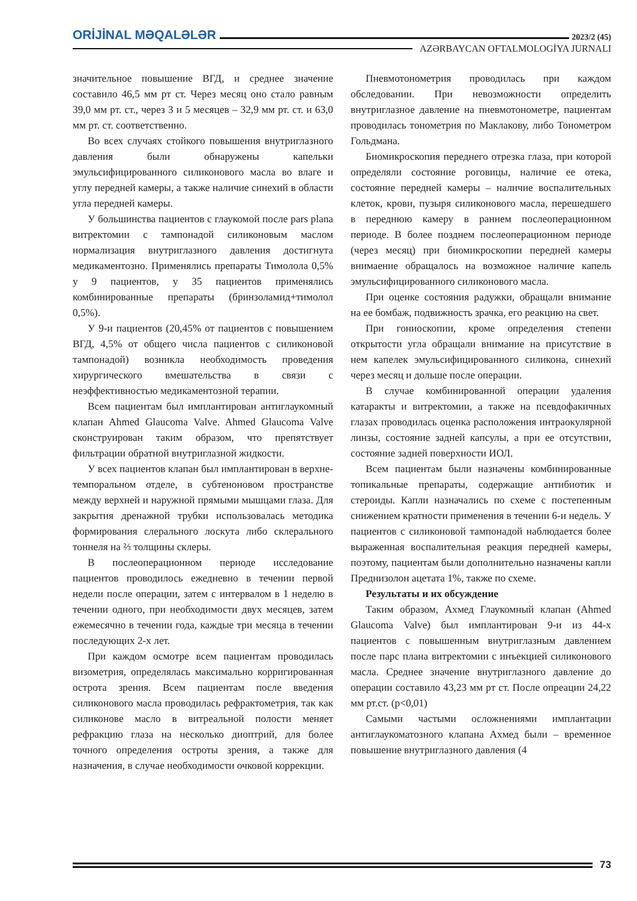ORİJİNAL MƏQALƏLƏR 2023/2 (45)
AZƏRBAYCAN OFTALMOLOGİYA JURNALI
значительное повышение ВГД, и среднее значение составило 46,5 мм рт ст. Через месяц оно стало равным 39,0 мм рт. ст., через 3 и 5 месяцев – 32,9 мм рт. ст. и 63,0 мм рт. ст. соответственно.
Во всех случаях стойкого повышения внутриглазного давления были обнаружены капельки эмульсифицированного силиконового масла во влаге и углу передней камеры, а также наличие синехий в области угла передней камеры.
У большинства пациентов с глаукомой после pars plana витректомии с тампонадой силиконовым маслом нормализация внутриглазного давления достигнута медикаментозно. Применялись препараты Тимолола 0,5% у 9 пациентов, у 35 пациентов применялись комбинированные препараты (бринзоламид+тимолол 0,5%).
У 9-и пациентов (20,45% от пациентов с повышением ВГД, 4,5% от общего числа пациентов с силиконовой тампонадой) возникла необходимость проведения хирургического вмешательства в связи с неэффективностью медикаментозной терапии.
Всем пациентам был имплантирован антиглаукомный клапан Ahmed Glaucoma Valve. Ahmed Glaucoma Valve сконструирован таким образом, что препятствует фильтрации обратной внутриглазной жидкости.
У всех пациентов клапан был имплантирован в верхне-темпоральном отделе, в субтеноновом пространстве между верхней и наружной прямыми мышцами глаза. Для закрытия дренажной трубки использовалась методика формирования слерального лоскута либо склерального тоннеля на ⅔ толщины склеры.
В послеоперационном периоде исследование пациентов проводилось ежедневно в течении первой недели после операции, затем с интервалом в 1 неделю в течении одного, при необходимости двух месяцев, затем ежемесячно в течении года, каждые три месяца в течении последующих 2-х лет.
При каждом осмотре всем пациентам проводилась визометрия, определялась максимально корригированная острота зрения. Всем пациентам после введения силиконового масла проводилась рефрактометрия, так как силиконове масло в витреальной полости меняет рефракцию глаза на несколько диоптрий, для более точного определения остроты зрения, а также для назначения, в случае необходимости очковой коррекции.
Пневмотонометрия проводилась при каждом обследовании. При невозможности определить внутриглазное давление на пневмотонометре, пациентам проводилась тонометрия по Маклакову, либо Тонометром Гольдмана.
Биомикроскопия переднего отрезка глаза, при которой определяли состояние роговицы, наличие ее отека, состояние передней камеры – наличие воспалительных клеток, крови, пузыря силиконового масла, перешедшего в переднюю камеру в раннем послеоперационном периоде. В более позднем послеоперационном периоде (через месяц) при биомикроскопии передней камеры внимаение обращалось на возможное наличие капель эмульсифицированного силиконового масла.
При оценке состояния радужки, обращали внимание на ее бомбаж, подвижность зрачка, его реакцию на свет.
При гониоскопии, кроме определения степени открытости угла обращали внимание на присутствие в нем капелек эмульсифицированного силикона, синехий через месяц и дольше после операции.
В случае комбинированной операции удаления катаракты и витректомии, а также на псевдофакичных глазах проводилась оценка расположения интраокулярной линзы, состояние задней капсулы, а при ее отсутствии, состояние задней поверхности ИОЛ.
Всем пациентам были назначены комбинированные топикальные препараты, содержащие антибиотик и стероиды. Капли назначались по схеме с постепенным снижением кратности применения в течении 6-и недель. У пациентов с силиконовой тампонадой наблюдается более выраженная воспалительная реакция передней камеры, поэтому, пациентам были дополнительно назначены капли Преднизолон ацетата 1%, также по схеме.
Результаты и их обсуждение
Таким образом, Ахмед Глаукомный клапан (Ahmed Glaucoma Valve) был имплантирован 9-и из 44-х пациентов с повышенным внутриглазным давлением после парс плана витректомии с инъекцией силиконового масла. Среднее значение внутриглазного давление до операции составило 43,23 мм рт ст. После опреации 24,22 мм рт.ст. (p<0,01)
Самыми частыми осложнениями имплантации антиглаукоматозного клапана Ахмед были – временное повышение внутриглазного давления (4
73